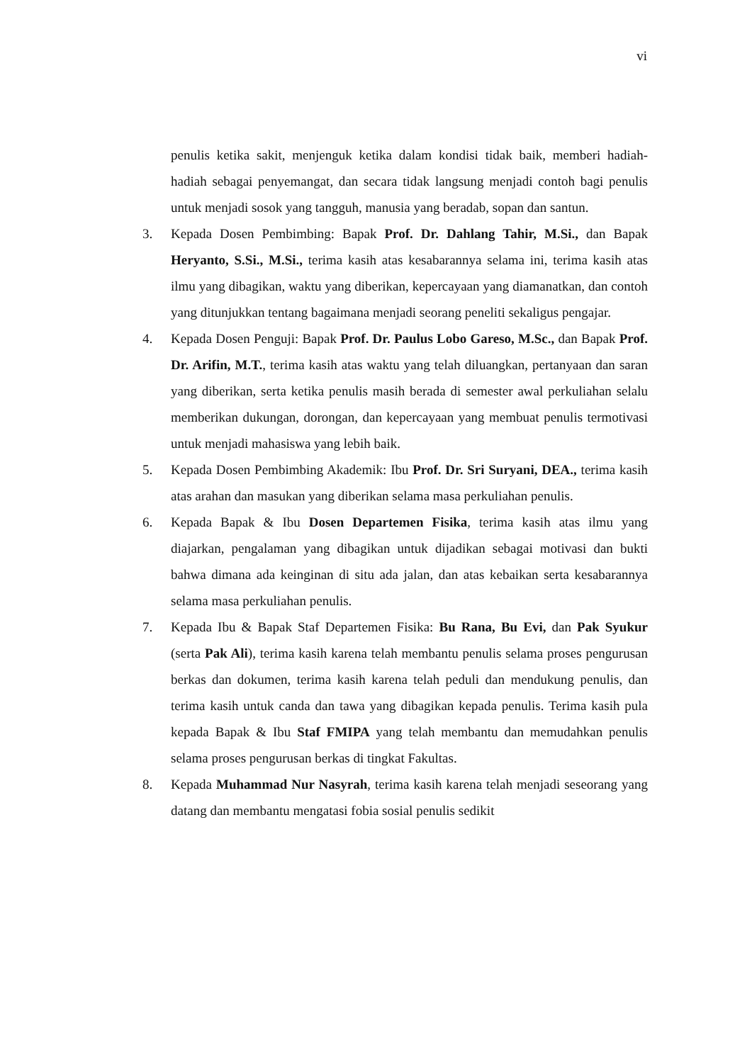vi
penulis ketika sakit, menjenguk ketika dalam kondisi tidak baik, memberi hadiah-hadiah sebagai penyemangat, dan secara tidak langsung menjadi contoh bagi penulis untuk menjadi sosok yang tangguh, manusia yang beradab, sopan dan santun.
3. Kepada Dosen Pembimbing: Bapak Prof. Dr. Dahlang Tahir, M.Si., dan Bapak Heryanto, S.Si., M.Si., terima kasih atas kesabarannya selama ini, terima kasih atas ilmu yang dibagikan, waktu yang diberikan, kepercayaan yang diamanatkan, dan contoh yang ditunjukkan tentang bagaimana menjadi seorang peneliti sekaligus pengajar.
4. Kepada Dosen Penguji: Bapak Prof. Dr. Paulus Lobo Gareso, M.Sc., dan Bapak Prof. Dr. Arifin, M.T., terima kasih atas waktu yang telah diluangkan, pertanyaan dan saran yang diberikan, serta ketika penulis masih berada di semester awal perkuliahan selalu memberikan dukungan, dorongan, dan kepercayaan yang membuat penulis termotivasi untuk menjadi mahasiswa yang lebih baik.
5. Kepada Dosen Pembimbing Akademik: Ibu Prof. Dr. Sri Suryani, DEA., terima kasih atas arahan dan masukan yang diberikan selama masa perkuliahan penulis.
6. Kepada Bapak & Ibu Dosen Departemen Fisika, terima kasih atas ilmu yang diajarkan, pengalaman yang dibagikan untuk dijadikan sebagai motivasi dan bukti bahwa dimana ada keinginan di situ ada jalan, dan atas kebaikan serta kesabarannya selama masa perkuliahan penulis.
7. Kepada Ibu & Bapak Staf Departemen Fisika: Bu Rana, Bu Evi, dan Pak Syukur (serta Pak Ali), terima kasih karena telah membantu penulis selama proses pengurusan berkas dan dokumen, terima kasih karena telah peduli dan mendukung penulis, dan terima kasih untuk canda dan tawa yang dibagikan kepada penulis. Terima kasih pula kepada Bapak & Ibu Staf FMIPA yang telah membantu dan memudahkan penulis selama proses pengurusan berkas di tingkat Fakultas.
8. Kepada Muhammad Nur Nasyrah, terima kasih karena telah menjadi seseorang yang datang dan membantu mengatasi fobia sosial penulis sedikit